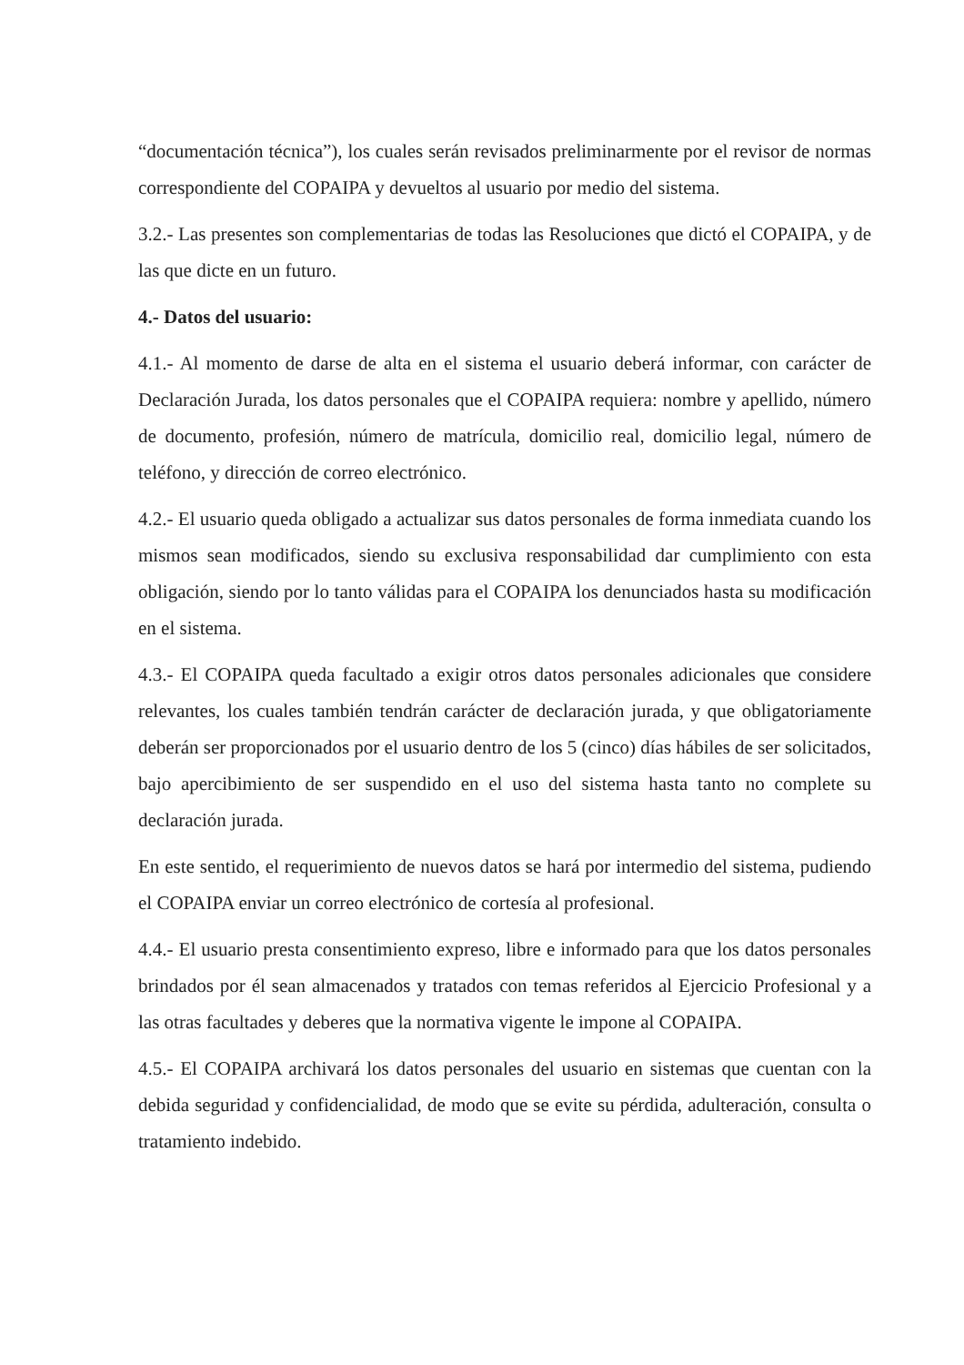“documentación técnica”), los cuales serán revisados preliminarmente por el revisor de normas correspondiente del COPAIPA y devueltos al usuario por medio del sistema.
3.2.- Las presentes son complementarias de todas las Resoluciones que dictó el COPAIPA, y de las que dicte en un futuro.
4.- Datos del usuario:
4.1.- Al momento de darse de alta en el sistema el usuario deberá informar, con carácter de Declaración Jurada, los datos personales que el COPAIPA requiera: nombre y apellido, número de documento, profesión, número de matrícula, domicilio real, domicilio legal, número de teléfono, y dirección de correo electrónico.
4.2.- El usuario queda obligado a actualizar sus datos personales de forma inmediata cuando los mismos sean modificados, siendo su exclusiva responsabilidad dar cumplimiento con esta obligación, siendo por lo tanto válidas para el COPAIPA los denunciados hasta su modificación en el sistema.
4.3.- El COPAIPA queda facultado a exigir otros datos personales adicionales que considere relevantes, los cuales también tendrán carácter de declaración jurada, y que obligatoriamente deberán ser proporcionados por el usuario dentro de los 5 (cinco) días hábiles de ser solicitados, bajo apercibimiento de ser suspendido en el uso del sistema hasta tanto no complete su declaración jurada.
En este sentido, el requerimiento de nuevos datos se hará por intermedio del sistema, pudiendo el COPAIPA enviar un correo electrónico de cortesía al profesional.
4.4.- El usuario presta consentimiento expreso, libre e informado para que los datos personales brindados por él sean almacenados y tratados con temas referidos al Ejercicio Profesional y a las otras facultades y deberes que la normativa vigente le impone al COPAIPA.
4.5.- El COPAIPA archivará los datos personales del usuario en sistemas que cuentan con la debida seguridad y confidencialidad, de modo que se evite su pérdida, adulteración, consulta o tratamiento indebido.